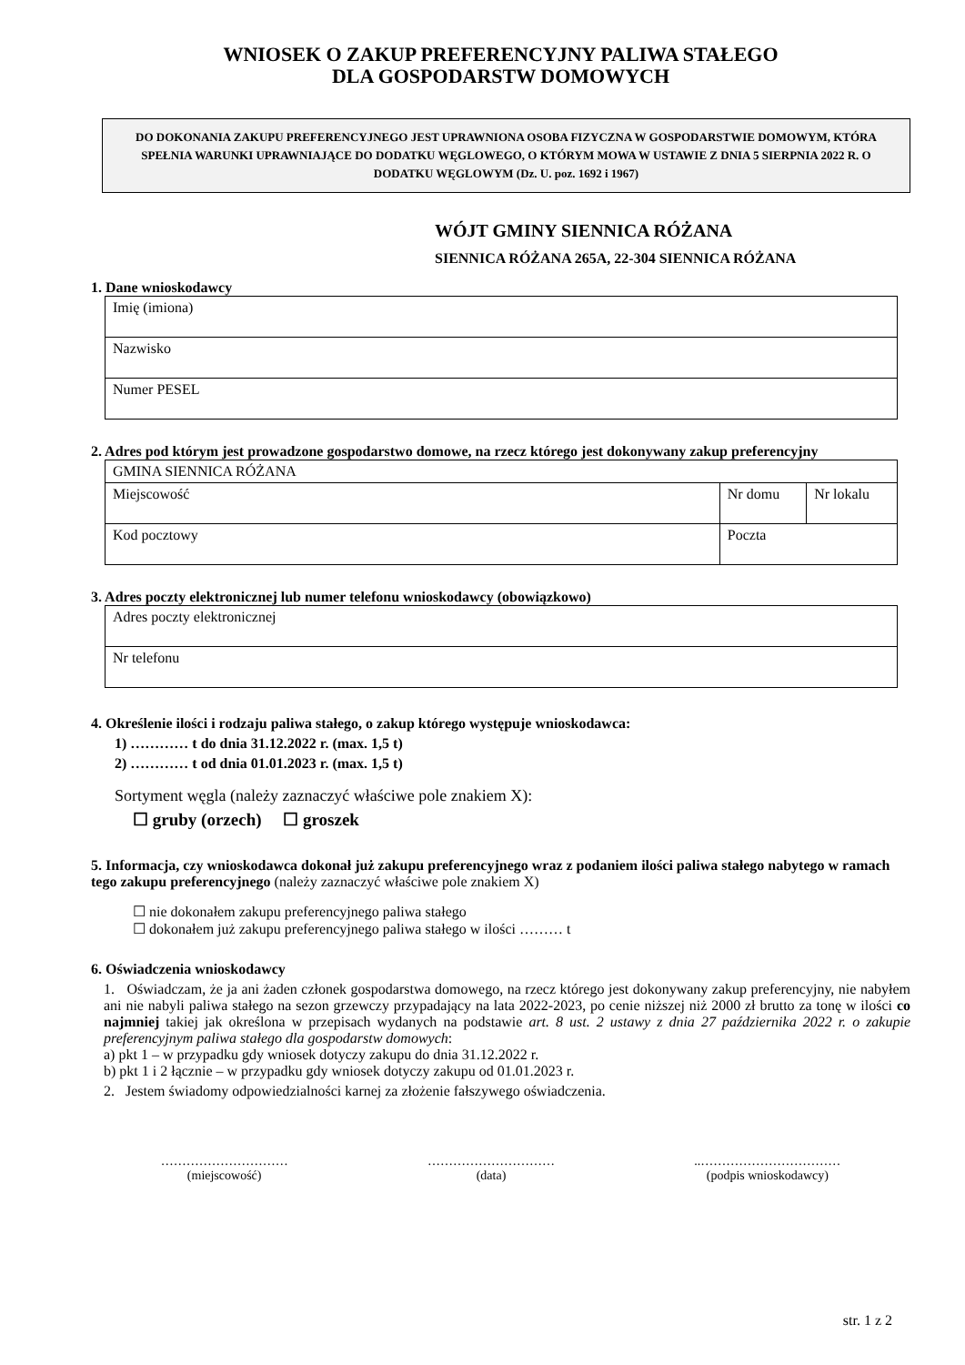WNIOSEK O ZAKUP PREFERENCYJNY PALIWA STAŁEGO
DLA GOSPODARSTW DOMOWYCH
DO DOKONANIA ZAKUPU PREFERENCYJNEGO JEST UPRAWNIONA OSOBA FIZYCZNA W GOSPODARSTWIE DOMOWYM, KTÓRA SPEŁNIA WARUNKI UPRAWNIAJĄCE DO DODATKU WĘGLOWEGO, O KTÓRYM MOWA W USTAWIE Z DNIA 5 SIERPNIA 2022 R. O DODATKU WĘGLOWYM (Dz. U. poz. 1692 i 1967)
WÓJT GMINY SIENNICA RÓŻANA
SIENNICA RÓŻANA 265A, 22-304 SIENNICA RÓŻANA
1. Dane wnioskodawcy
| Imię (imiona) |
| Nazwisko |
| Numer PESEL |
2. Adres pod którym jest prowadzone gospodarstwo domowe, na rzecz którego jest dokonywany zakup preferencyjny
| GMINA SIENNICA RÓŻANA | | | |
| Miejscowość | | Nr domu | Nr lokalu |
| Kod pocztowy | Poczta | | |
3. Adres poczty elektronicznej lub numer telefonu wnioskodawcy (obowiązkowo)
| Adres poczty elektronicznej |
| Nr telefonu |
4. Określenie ilości i rodzaju paliwa stałego, o zakup którego występuje wnioskodawca:
1) ………… t do dnia 31.12.2022 r. (max. 1,5 t)
2) ………… t od dnia 01.01.2023 r. (max. 1,5 t)
Sortyment węgla (należy zaznaczyć właściwe pole znakiem X):
☐ gruby (orzech) ☐ groszek
5. Informacja, czy wnioskodawca dokonał już zakupu preferencyjnego wraz z podaniem ilości paliwa stałego nabytego w ramach tego zakupu preferencyjnego (należy zaznaczyć właściwe pole znakiem X)
☐ nie dokonałem zakupu preferencyjnego paliwa stałego
☐ dokonałem już zakupu preferencyjnego paliwa stałego w ilości ……… t
6. Oświadczenia wnioskodawcy
1. Oświadczam, że ja ani żaden członek gospodarstwa domowego, na rzecz którego jest dokonywany zakup preferencyjny, nie nabyłem ani nie nabyli paliwa stałego na sezon grzewczy przypadający na lata 2022-2023, po cenie niższej niż 2000 zł brutto za tonę w ilości co najmniej takiej jak określona w przepisach wydanych na podstawie art. 8 ust. 2 ustawy z dnia 27 października 2022 r. o zakupie preferencyjnym paliwa stałego dla gospodarstw domowych:
a) pkt 1 – w przypadku gdy wniosek dotyczy zakupu do dnia 31.12.2022 r.
b) pkt 1 i 2 łącznie – w przypadku gdy wniosek dotyczy zakupu od 01.01.2023 r.
2. Jestem świadomy odpowiedzialności karnej za złożenie fałszywego oświadczenia.
…………………………
(miejscowość)
…………………………
(data)
..……………………………
(podpis wnioskodawcy)
str. 1 z 2